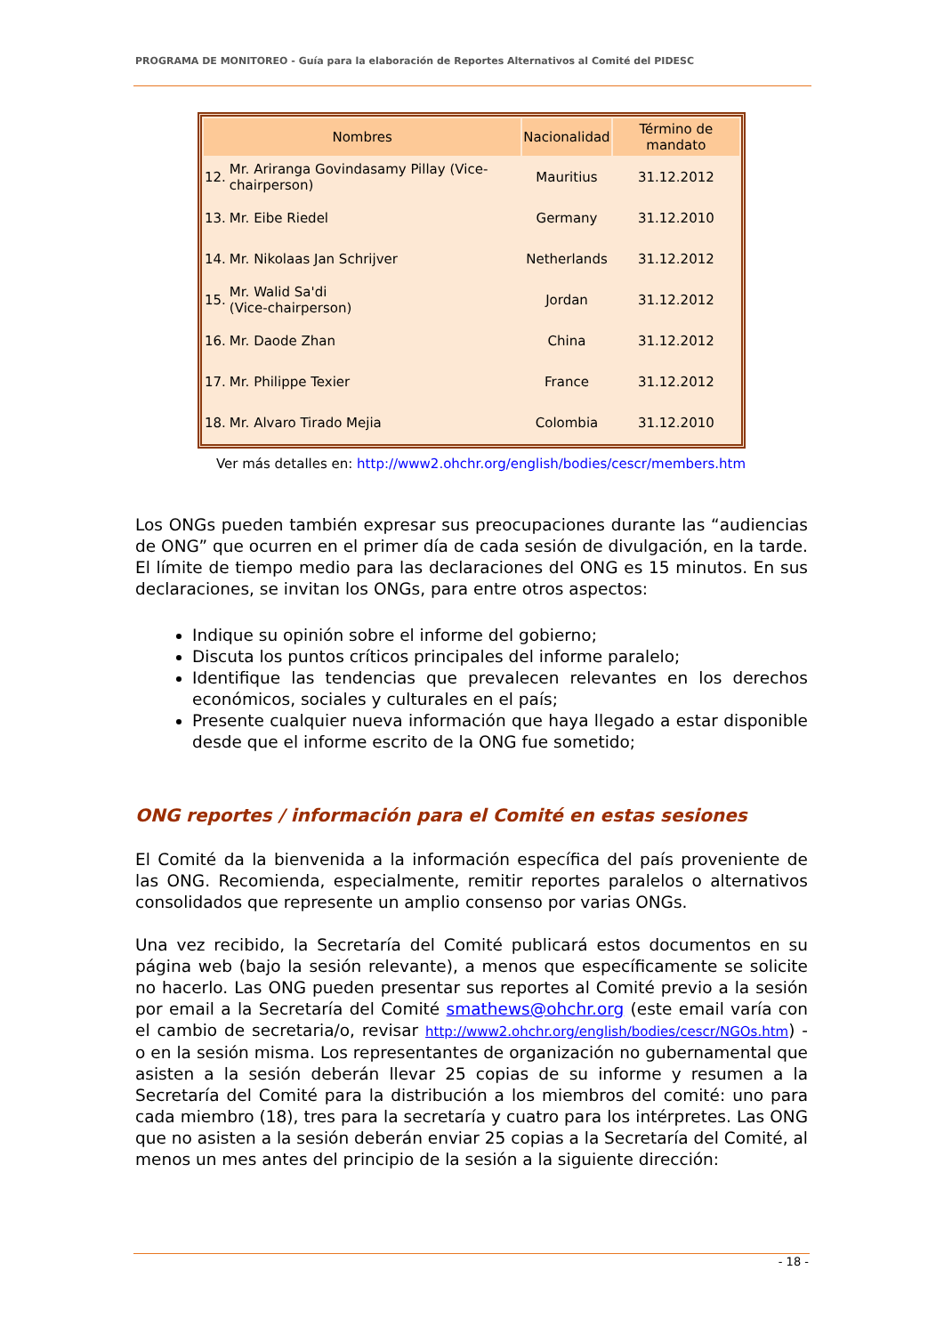PROGRAMA DE MONITOREO - Guía para la elaboración de Reportes Alternativos al Comité del PIDESC
| Nombres | | Nacionalidad | Término de mandato |
| --- | --- | --- | --- |
| 12. | Mr. Ariranga Govindasamy Pillay (Vice-chairperson) | Mauritius | 31.12.2012 |
| 13. | Mr. Eibe Riedel | Germany | 31.12.2010 |
| 14. | Mr. Nikolaas Jan Schrijver | Netherlands | 31.12.2012 |
| 15. | Mr. Walid Sa'di (Vice-chairperson) | Jordan | 31.12.2012 |
| 16. | Mr. Daode Zhan | China | 31.12.2012 |
| 17. | Mr. Philippe Texier | France | 31.12.2012 |
| 18. | Mr. Alvaro Tirado Mejia | Colombia | 31.12.2010 |
Ver más detalles en: http://www2.ohchr.org/english/bodies/cescr/members.htm
Los ONGs pueden también expresar sus preocupaciones durante las “audiencias de ONG” que ocurren en el primer día de cada sesión de divulgación, en la tarde. El límite de tiempo medio para las declaraciones del ONG es 15 minutos. En sus declaraciones, se invitan los ONGs, para entre otros aspectos:
Indique su opinión sobre el informe del gobierno;
Discuta los puntos críticos principales del informe paralelo;
Identifique las tendencias que prevalecen relevantes en los derechos económicos, sociales y culturales en el país;
Presente cualquier nueva información que haya llegado a estar disponible desde que el informe escrito de la ONG fue sometido;
ONG reportes / información para el Comité en estas sesiones
El Comité da la bienvenida a la información específica del país proveniente de las ONG. Recomienda, especialmente, remitir reportes paralelos o alternativos consolidados que represente un amplio consenso por varias ONGs.
Una vez recibido, la Secretaría del Comité publicará estos documentos en su página web (bajo la sesión relevante), a menos que específicamente se solicite no hacerlo. Las ONG pueden presentar sus reportes al Comité previo a la sesión por email a la Secretaría del Comité smathews@ohchr.org (este email varía con el cambio de secretaria/o, revisar http://www2.ohchr.org/english/bodies/cescr/NGOs.htm) - o en la sesión misma. Los representantes de organización no gubernamental que asisten a la sesión deberán llevar 25 copias de su informe y resumen a la Secretaría del Comité para la distribución a los miembros del comité: uno para cada miembro (18), tres para la secretaría y cuatro para los intérpretes. Las ONG que no asisten a la sesión deberán enviar 25 copias a la Secretaría del Comité, al menos un mes antes del principio de la sesión a la siguiente dirección:
- 18 -